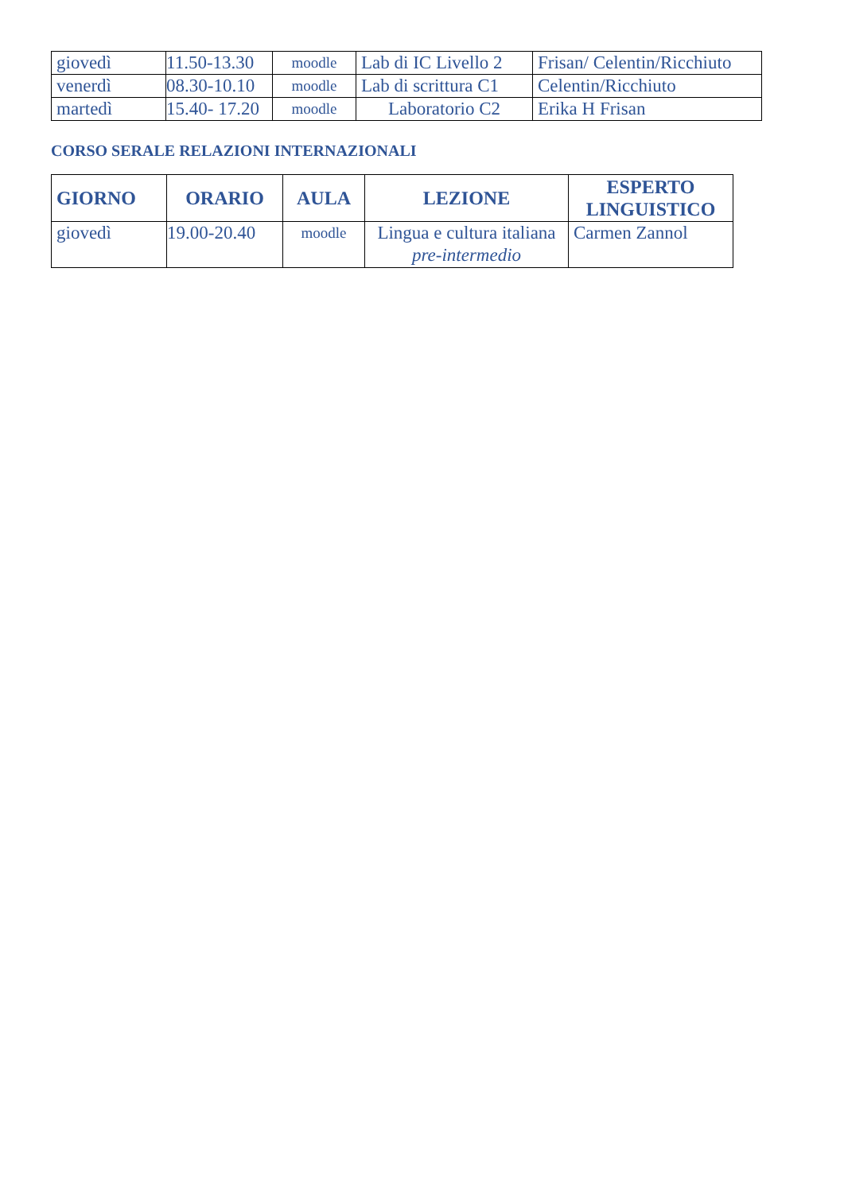| giovedì | 11.50-13.30 | moodle | Lab di IC Livello 2 | Frisan/ Celentin/Ricchiuto |
| venerdì | 08.30-10.10 | moodle | Lab di scrittura C1 | Celentin/Ricchiuto |
| martedì | 15.40- 17.20 | moodle | Laboratorio C2 | Erika H Frisan |
CORSO SERALE RELAZIONI INTERNAZIONALI
| GIORNO | ORARIO | AULA | LEZIONE | ESPERTO LINGUISTICO |
| --- | --- | --- | --- | --- |
| giovedì | 19.00-20.40 | moodle | Lingua e cultura italiana pre-intermedio | Carmen Zannol |